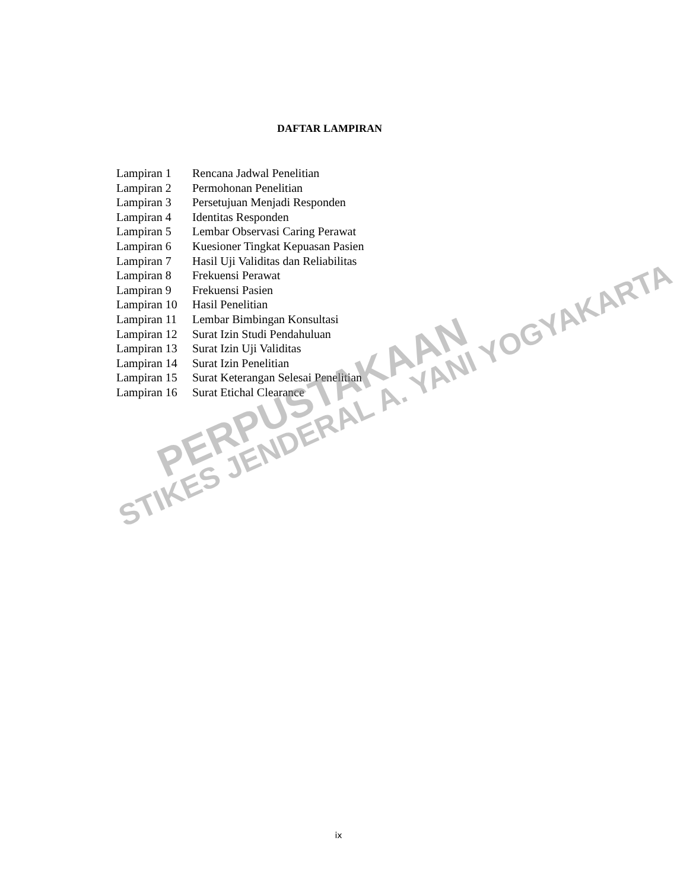DAFTAR LAMPIRAN
| Lampiran 1 | Rencana Jadwal Penelitian |
| Lampiran 2 | Permohonan Penelitian |
| Lampiran 3 | Persetujuan Menjadi Responden |
| Lampiran 4 | Identitas Responden |
| Lampiran 5 | Lembar Observasi Caring Perawat |
| Lampiran 6 | Kuesioner Tingkat Kepuasan Pasien |
| Lampiran 7 | Hasil Uji Validitas dan Reliabilitas |
| Lampiran 8 | Frekuensi Perawat |
| Lampiran 9 | Frekuensi Pasien |
| Lampiran 10 | Hasil Penelitian |
| Lampiran 11 | Lembar Bimbingan Konsultasi |
| Lampiran 12 | Surat Izin Studi Pendahuluan |
| Lampiran 13 | Surat Izin Uji Validitas |
| Lampiran 14 | Surat Izin Penelitian |
| Lampiran 15 | Surat Keterangan Selesai Penelitian |
| Lampiran 16 | Surat Etichal Clearance |
PERPUSTAKAAN
STIKES JENDERAL A. YANI YOGYAKARTA
ix